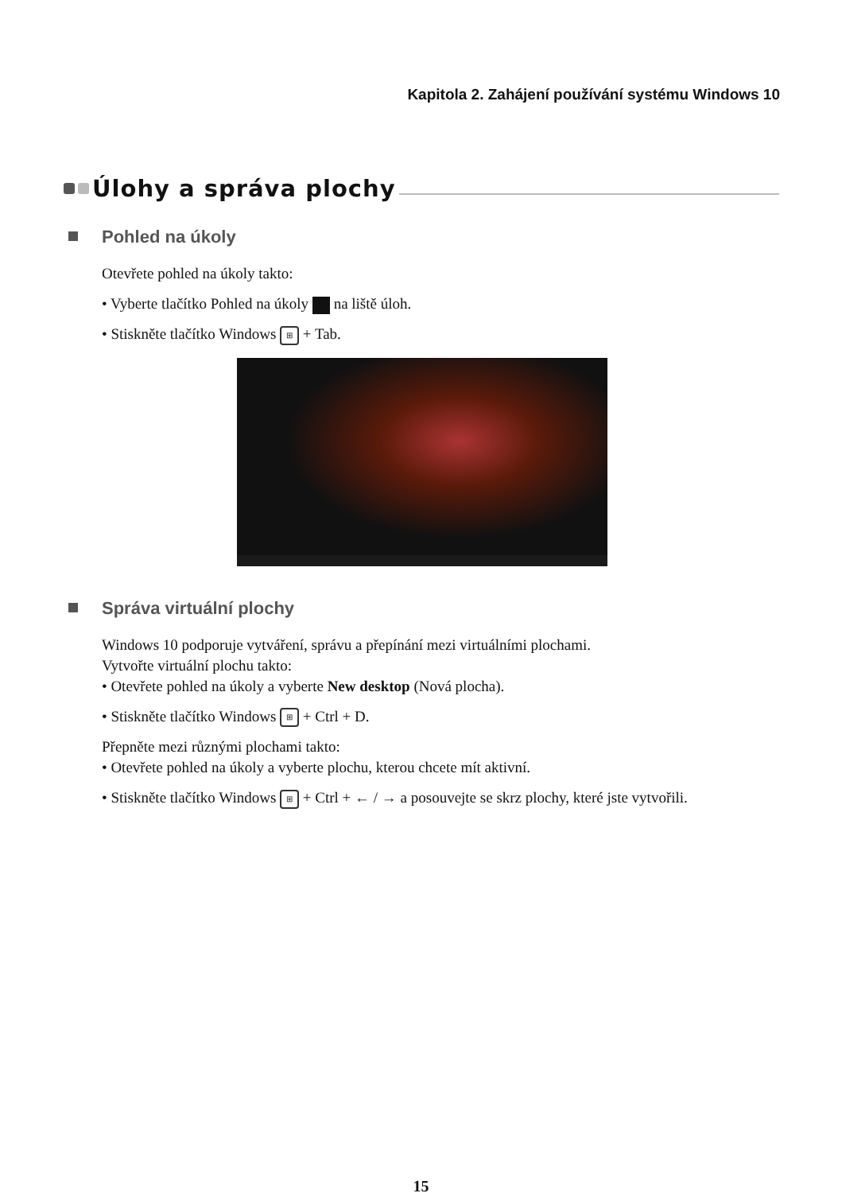Kapitola 2. Zahájení používání systému Windows 10
Úlohy a správa plochy
Pohled na úkoly
Otevřete pohled na úkoly takto:
• Vyberte tlačítko Pohled na úkoly na liště úloh.
• Stiskněte tlačítko Windows ⊞ + Tab.
Správa virtuální plochy
Windows 10 podporuje vytváření, správu a přepínání mezi virtuálními plochami.
Vytvořte virtuální plochu takto:
• Otevřete pohled na úkoly a vyberte New desktop (Nová plocha).
• Stiskněte tlačítko Windows ⊞ + Ctrl + D.
Přepněte mezi různými plochami takto:
• Otevřete pohled na úkoly a vyberte plochu, kterou chcete mít aktivní.
• Stiskněte tlačítko Windows ⊞ + Ctrl + ← / → a posouvejte se skrz plochy, které jste vytvořili.
15